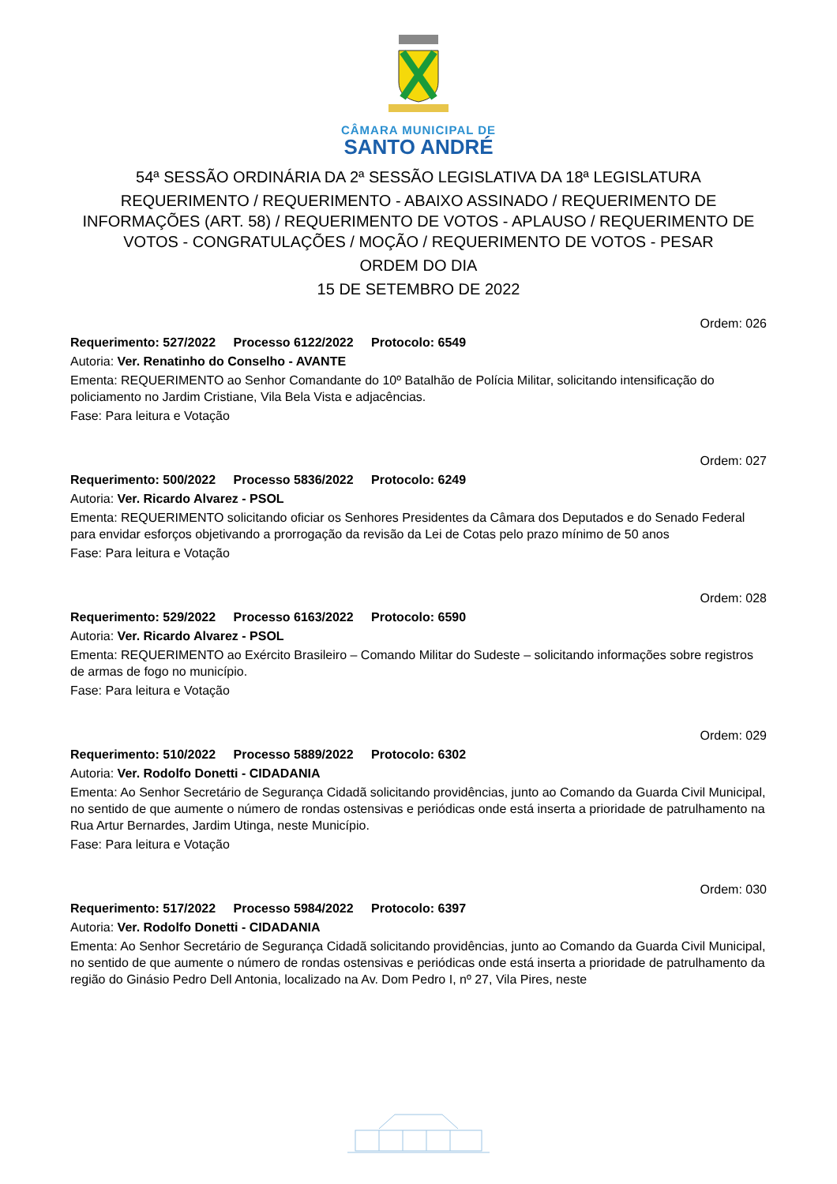CÂMARA MUNICIPAL DE
SANTO ANDRÉ
54ª SESSÃO ORDINÁRIA DA 2ª SESSÃO LEGISLATIVA DA 18ª LEGISLATURA
REQUERIMENTO / REQUERIMENTO - ABAIXO ASSINADO / REQUERIMENTO DE INFORMAÇÕES (ART. 58) / REQUERIMENTO DE VOTOS - APLAUSO / REQUERIMENTO DE VOTOS - CONGRATULAÇÕES / MOÇÃO / REQUERIMENTO DE VOTOS - PESAR
ORDEM DO DIA
15 DE SETEMBRO DE 2022
Ordem: 026
Requerimento: 527/2022 Processo 6122/2022 Protocolo: 6549
Autoria: Ver. Renatinho do Conselho - AVANTE
Ementa: REQUERIMENTO ao Senhor Comandante do 10º Batalhão de Polícia Militar, solicitando intensificação do policiamento no Jardim Cristiane, Vila Bela Vista e adjacências.
Fase: Para leitura e Votação
Ordem: 027
Requerimento: 500/2022 Processo 5836/2022 Protocolo: 6249
Autoria: Ver. Ricardo Alvarez - PSOL
Ementa: REQUERIMENTO solicitando oficiar os Senhores Presidentes da Câmara dos Deputados e do Senado Federal para envidar esforços objetivando a prorrogação da revisão da Lei de Cotas pelo prazo mínimo de 50 anos
Fase: Para leitura e Votação
Ordem: 028
Requerimento: 529/2022 Processo 6163/2022 Protocolo: 6590
Autoria: Ver. Ricardo Alvarez - PSOL
Ementa: REQUERIMENTO ao Exército Brasileiro – Comando Militar do Sudeste – solicitando informações sobre registros de armas de fogo no município.
Fase: Para leitura e Votação
Ordem: 029
Requerimento: 510/2022 Processo 5889/2022 Protocolo: 6302
Autoria: Ver. Rodolfo Donetti - CIDADANIA
Ementa: Ao Senhor Secretário de Segurança Cidadã solicitando providências, junto ao Comando da Guarda Civil Municipal, no sentido de que aumente o número de rondas ostensivas e periódicas onde está inserta a prioridade de patrulhamento na Rua Artur Bernardes, Jardim Utinga, neste Município.
Fase: Para leitura e Votação
Ordem: 030
Requerimento: 517/2022 Processo 5984/2022 Protocolo: 6397
Autoria: Ver. Rodolfo Donetti - CIDADANIA
Ementa: Ao Senhor Secretário de Segurança Cidadã solicitando providências, junto ao Comando da Guarda Civil Municipal, no sentido de que aumente o número de rondas ostensivas e periódicas onde está inserta a prioridade de patrulhamento da região do Ginásio Pedro Dell Antonia, localizado na Av. Dom Pedro I, nº 27, Vila Pires, neste